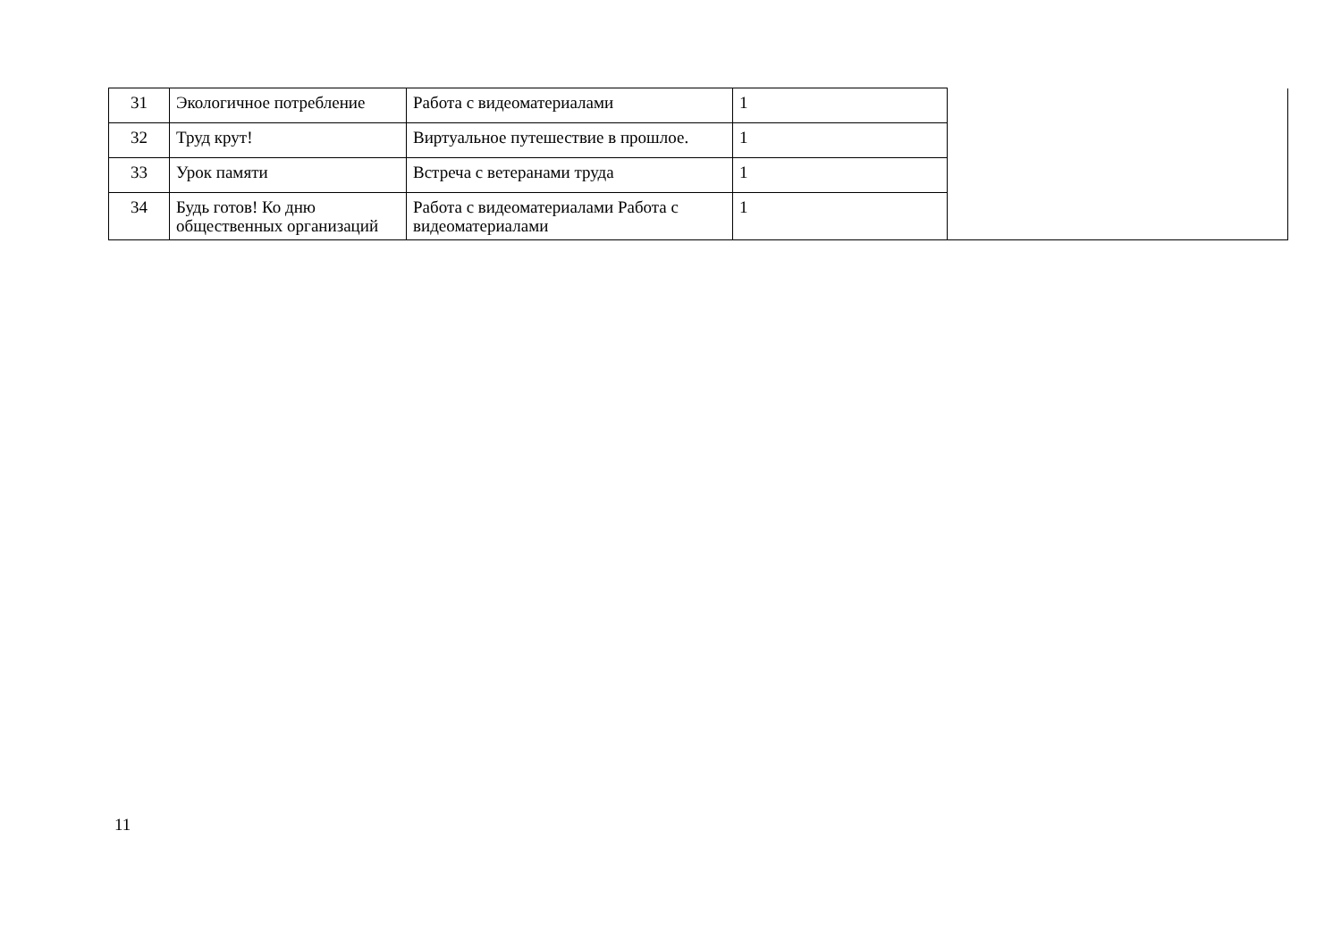| 31 | Экологичное потребление | Работа с видеоматериалами | 1 | |
| 32 | Труд крут! | Виртуальное путешествие в прошлое. | 1 | |
| 33 | Урок памяти | Встреча с ветеранами труда | 1 | |
| 34 | Будь готов! Ко дню общественных организаций | Работа с видеоматериалами Работа с видеоматериалами | 1 | |
11